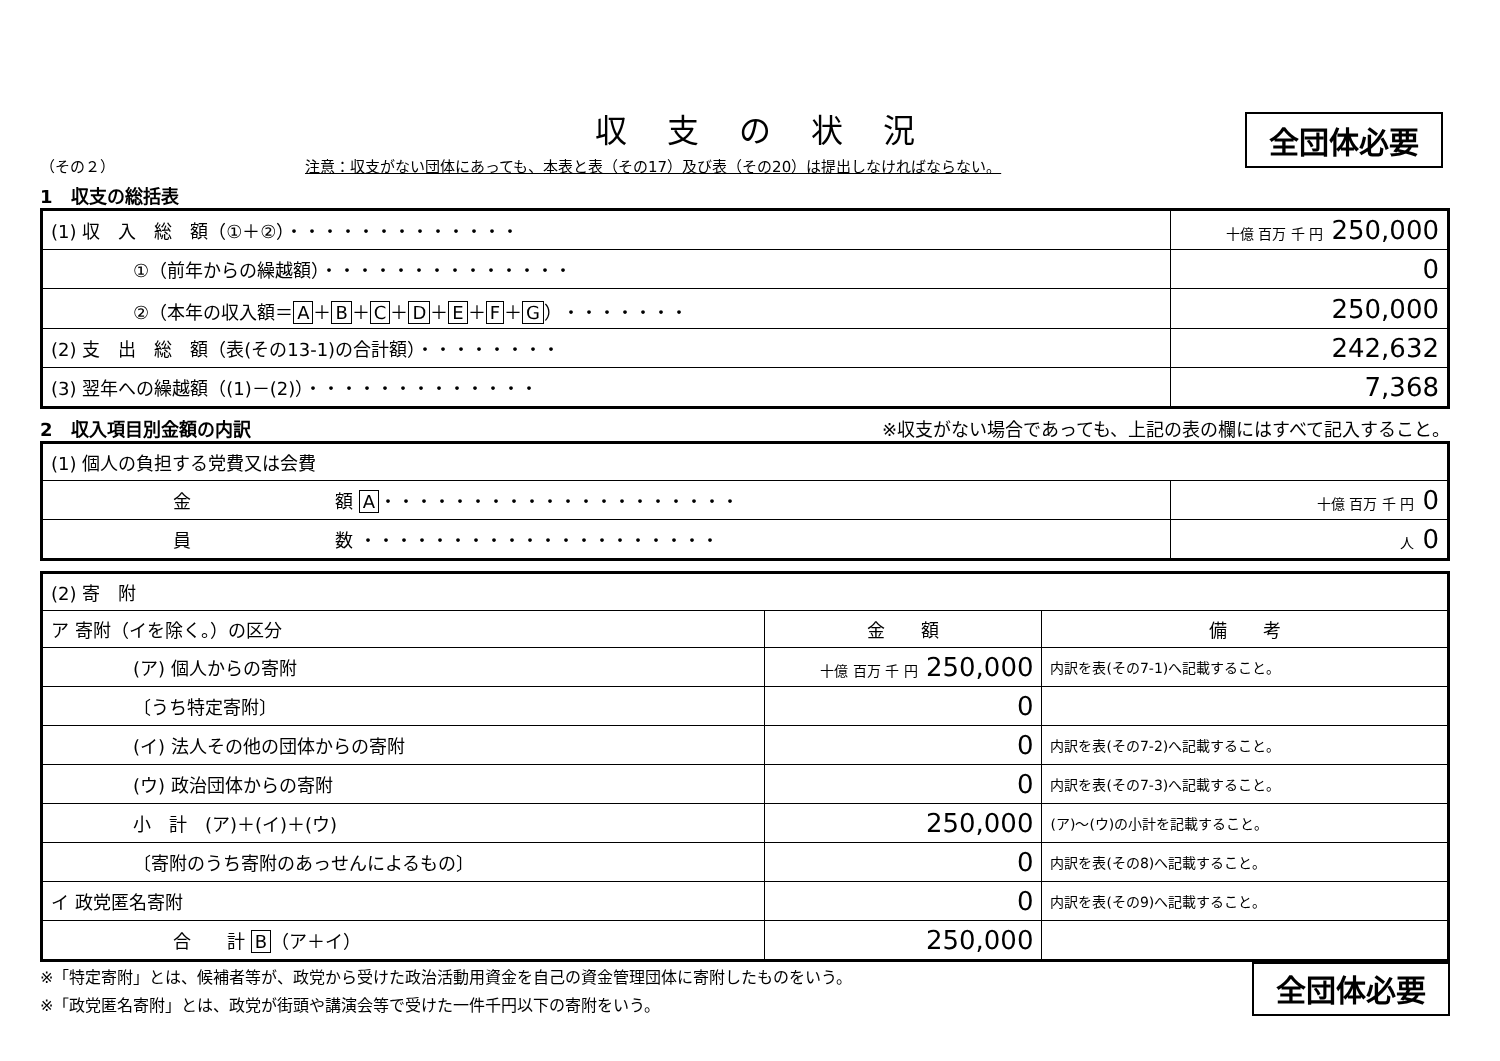収支の状況
全団体必要
（その２） 注意：収支がない団体にあっても、本表と表（その17）及び表（その20）は提出しなければならない。
1　収支の総括表
| (1) 収 入 総 額（①＋②）・・・・・・・・・・・・・ | 十億 百万 千 円 250,000 |
| ①（前年からの繰越額）・・・・・・・・・・・・・・ | 0 |
| ②（本年の収入額＝ A ＋ B ＋ C ＋ D ＋ E ＋ F ＋ G ）・・・・・・・ | 250,000 |
| (2) 支 出 総 額（表(その13-1)の合計額）・・・・・・・・ | 242,632 |
| (3) 翌年への繰越額（(1)－(2)）・・・・・・・・・・・・・ | 7,368 |
2　収入項目別金額の内訳 ※収支がない場合であっても、上記の表の欄にはすべて記入すること。
| (1) 個人の負担する党費又は会費 | |
| 金 額 A ・・・・・・・・・・・・・・・・・・・・ | 十億 百万 千 円 0 |
| 員 数 ・・・・・・・・・・・・・・・・・・・・ | 人 0 |
| (2) 寄 附 | | |
| ア 寄附（イを除く。）の区分 | 金 額 | 備 考 |
| (ア) 個人からの寄附 | 十億 百万 千 円 250,000 | 内訳を表(その7-1)へ記載すること。 |
| 〔うち特定寄附〕 | 0 | |
| (イ) 法人その他の団体からの寄附 | 0 | 内訳を表(その7-2)へ記載すること。 |
| (ウ) 政治団体からの寄附 | 0 | 内訳を表(その7-3)へ記載すること。 |
| 小 計 (ア)＋(イ)＋(ウ) | 250,000 | (ア)～(ウ)の小計を記載すること。 |
| 〔寄附のうち寄附のあっせんによるもの〕 | 0 | 内訳を表(その8)へ記載すること。 |
| イ 政党匿名寄附 | 0 | 内訳を表(その9)へ記載すること。 |
| 合 計 B （ア＋イ） | 250,000 | |
※「特定寄附」とは、候補者等が、政党から受けた政治活動用資金を自己の資金管理団体に寄附したものをいう。
※「政党匿名寄附」とは、政党が街頭や講演会等で受けた一件千円以下の寄附をいう。
全団体必要